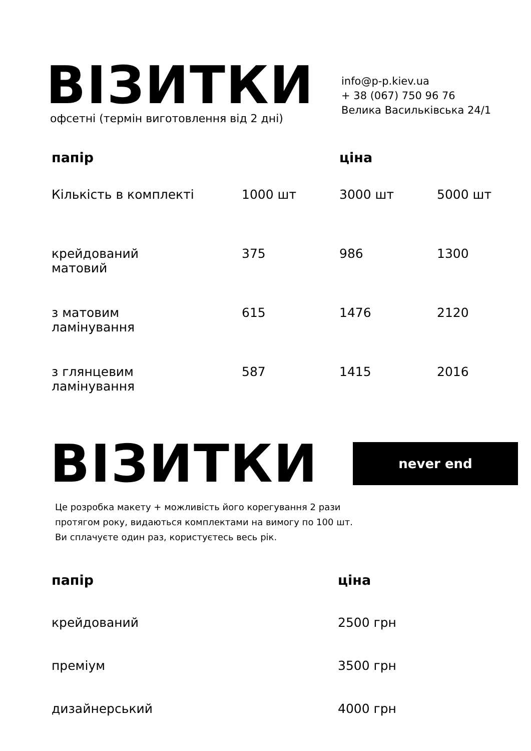ВІЗИТКИ
офсетні (термін виготовлення від 2 дні)
info@p-p.kiev.ua
+ 38 (067) 750 96 76
Велика Васильківська 24/1
| папір | | ціна | |
| --- | --- | --- | --- |
| Кількість в комплекті | 1000 шт | 3000 шт | 5000 шт |
| крейдований матовий | 375 | 986 | 1300 |
| з матовим ламінування | 615 | 1476 | 2120 |
| з глянцевим ламінування | 587 | 1415 | 2016 |
ВІЗИТКИ
never end
Це розробка макету + можливість його корегування 2 рази
протягом року, видаються комплектами на вимогу по 100 шт.
Ви сплачуєте один раз, користуєтесь весь рік.
| папір | ціна |
| --- | --- |
| крейдований | 2500 грн |
| преміум | 3500 грн |
| дизайнерський | 4000 грн |